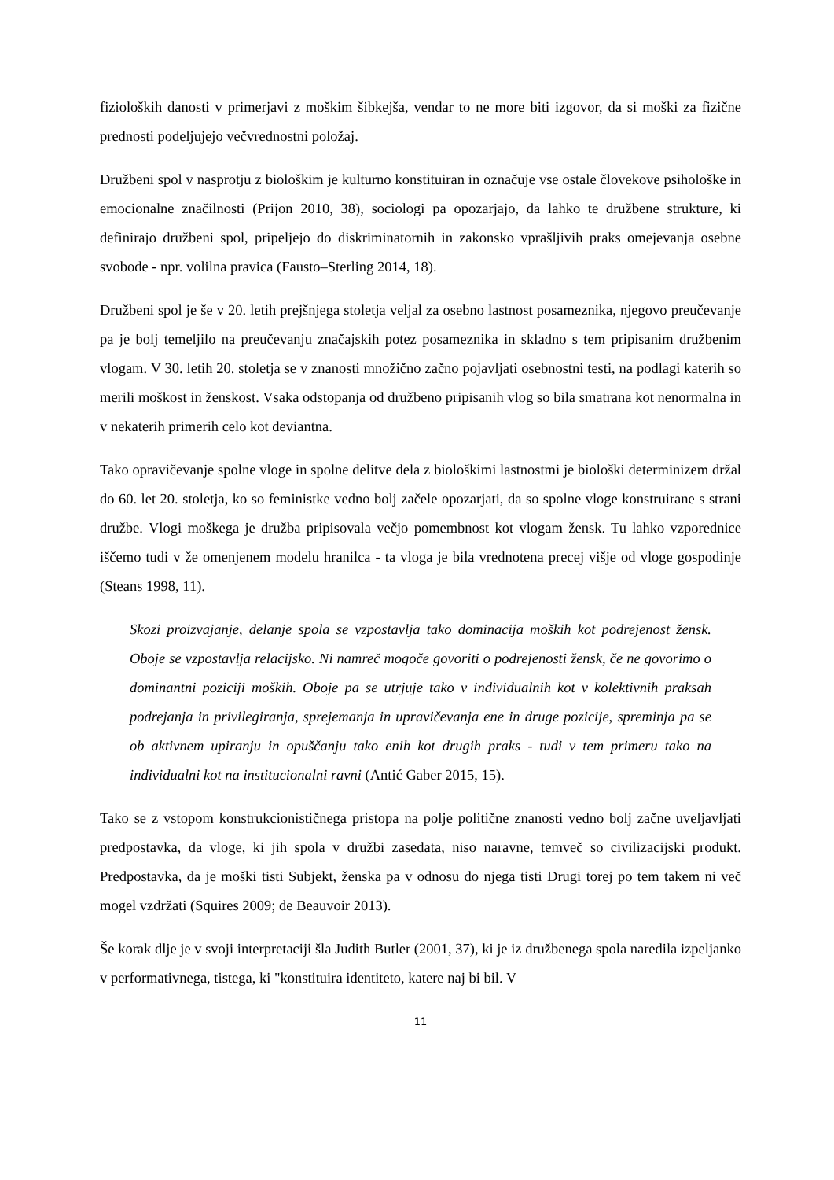fizioloških danosti v primerjavi z moškim šibkejša, vendar to ne more biti izgovor, da si moški za fizične prednosti podeljujejo večvrednostni položaj.
Družbeni spol v nasprotju z biološkim je kulturno konstituiran in označuje vse ostale človekove psihološke in emocionalne značilnosti (Prijon 2010, 38), sociologi pa opozarjajo, da lahko te družbene strukture, ki definirajo družbeni spol, pripeljejo do diskriminatornih in zakonsko vprašljivih praks omejevanja osebne svobode - npr. volilna pravica (Fausto–Sterling 2014, 18).
Družbeni spol je še v 20. letih prejšnjega stoletja veljal za osebno lastnost posameznika, njegovo preučevanje pa je bolj temeljilo na preučevanju značajskih potez posameznika in skladno s tem pripisanim družbenim vlogam. V 30. letih 20. stoletja se v znanosti množično začno pojavljati osebnostni testi, na podlagi katerih so merili moškost in ženskost. Vsaka odstopanja od družbeno pripisanih vlog so bila smatrana kot nenormalna in v nekaterih primerih celo kot deviantna.
Tako opravičevanje spolne vloge in spolne delitve dela z biološkimi lastnostmi je biološki determinizem držal do 60. let 20. stoletja, ko so feministke vedno bolj začele opozarjati, da so spolne vloge konstruirane s strani družbe. Vlogi moškega je družba pripisovala večjo pomembnost kot vlogam žensk. Tu lahko vzporednice iščemo tudi v že omenjenem modelu hranilca - ta vloga je bila vrednotena precej višje od vloge gospodinje (Steans 1998, 11).
Skozi proizvajanje, delanje spola se vzpostavlja tako dominacija moških kot podrejenost žensk. Oboje se vzpostavlja relacijsko. Ni namreč mogoče govoriti o podrejenosti žensk, če ne govorimo o dominantni poziciji moških. Oboje pa se utrjuje tako v individualnih kot v kolektivnih praksah podrejanja in privilegiranja, sprejemanja in upravičevanja ene in druge pozicije, spreminja pa se ob aktivnem upiranju in opuščanju tako enih kot drugih praks - tudi v tem primeru tako na individualni kot na institucionalni ravni (Antić Gaber 2015, 15).
Tako se z vstopom konstrukcionističnega pristopa na polje politične znanosti vedno bolj začne uveljavljati predpostavka, da vloge, ki jih spola v družbi zasedata, niso naravne, temveč so civilizacijski produkt. Predpostavka, da je moški tisti Subjekt, ženska pa v odnosu do njega tisti Drugi torej po tem takem ni več mogel vzdržati (Squires 2009; de Beauvoir 2013).
Še korak dlje je v svoji interpretaciji šla Judith Butler (2001, 37), ki je iz družbenega spola naredila izpeljanko v performativnega, tistega, ki "konstituira identiteto, katere naj bi bil. V
11